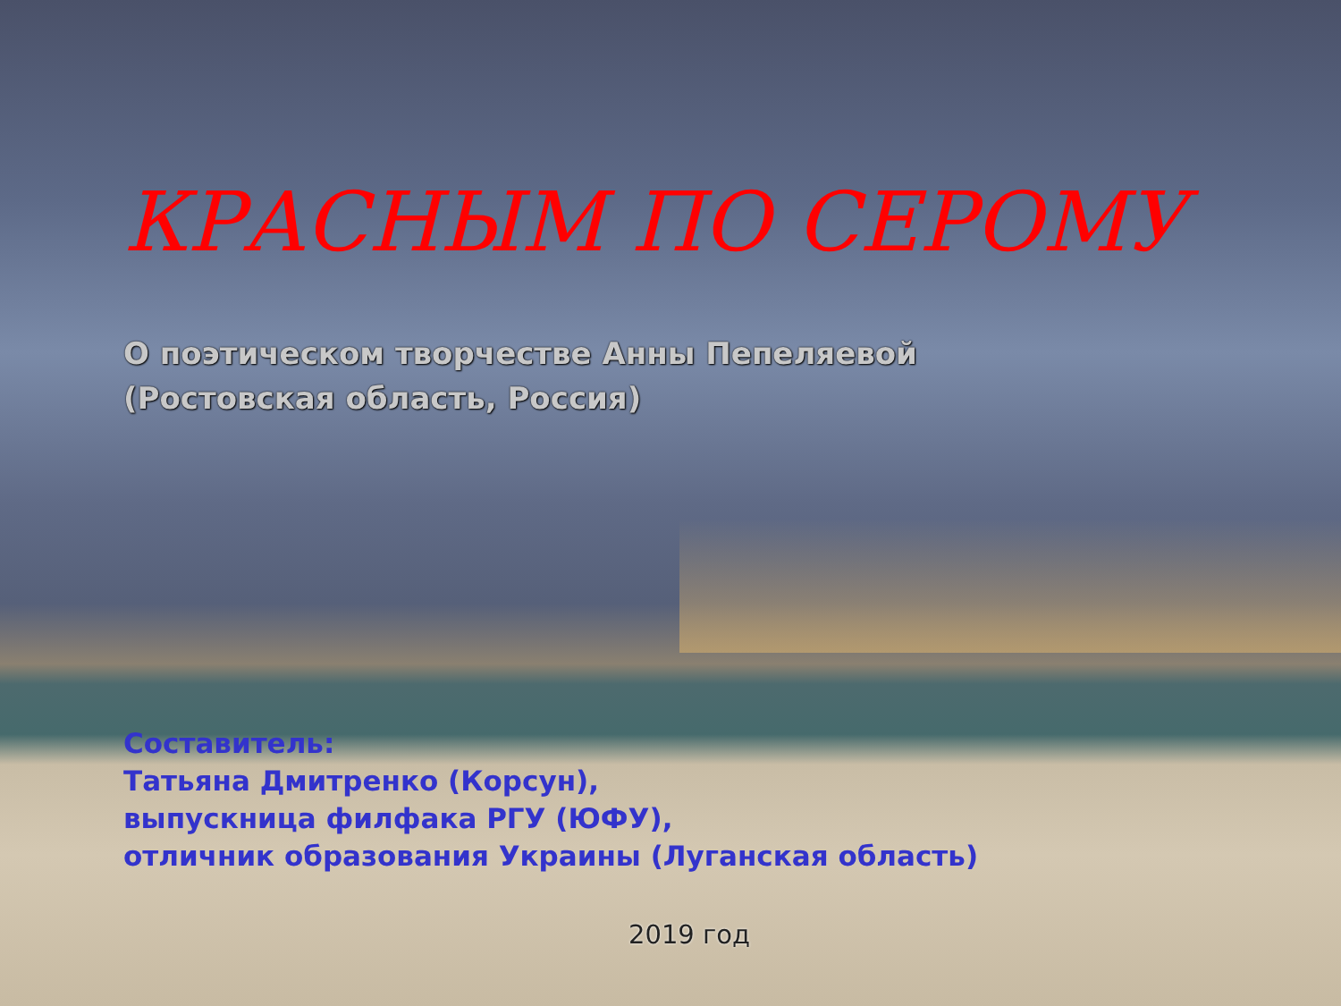КРАСНЫМ ПО СЕРОМУ
О поэтическом творчестве Анны Пепеляевой
(Ростовская область, Россия)
Составитель:
Татьяна Дмитренко (Корсун),
выпускница филфака РГУ (ЮФУ),
отличник образования Украины (Луганская область)
2019 год